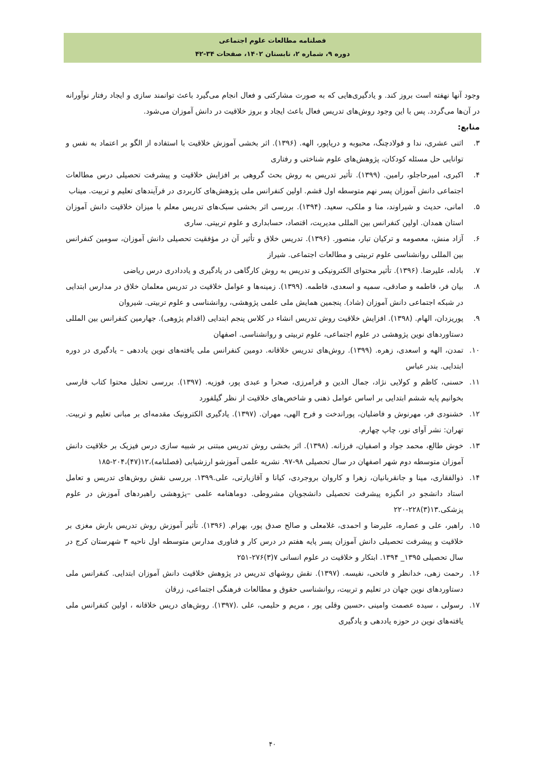فصلنامه مطالعات علوم اجتماعی
دوره ۹، شماره ۲، تابستان ۱۴۰۲، صفحات ۳۴-۴۲
وجود آنها نهفته است بروز کند. و یادگیری‌هایی که به صورت مشارکتی و فعال انجام می‌گیرد باعث توانمند سازی و ایجاد رفتار نوآورانه در آن‌ها می‌گردد. پس با این وجود روش‌های تدریس فعال باعث ایجاد و بروز خلاقیت در دانش آموزان می‌شود.
منابع:
۳. اثنی عشری، ندا و فولادچنگ، محبوبه و دریاپور، الهه. (۱۳۹۶). اثر بخشی آموزش خلاقیت با استفاده از الگو بر اعتماد به نفس و توانایی حل مسئله کودکان، پژوهش‌های علوم شناختی و رفتاری
۴. اکبری، امیرحاجلو، رامین. (۱۳۹۹). تأثیر تدریس به روش بحث گروهی بر افزایش خلاقیت و پیشرفت تحصیلی درس مطالعات اجتماعی دانش آموزان پسر نهم متوسطه اول قشم. اولین کنفرانس ملی پژوهش‌های کاربردی در فرآیندهای تعلیم و تربیت. میناب
۵. امانی، حدیث و شیراوند، منا و ملکی، سعید. (۱۳۹۴). بررسی اثر بخشی سبک‌های تدریس معلم با میزان خلاقیت دانش آموزان استان همدان. اولین کنفرانس بین المللی مدیریت، اقتصاد، حسابداری و علوم تربیتی. ساری
۶. آزاد منش، معصومه و ترکیان تبار، منصور. (۱۳۹۶). تدریس خلاق و تأثیر آن در مؤفقیت تحصیلی دانش آموزان، سومین کنفرانس بین المللی روانشناسی علوم تربیتی و مطالعات اجتماعی. شیراز
۷. بادله، علیرضا. (۱۳۹۶). تأثیر محتوای الکترونیکی و تدریس به روش کارگاهی در یادگیری و یاددادری درس ریاضی
۸. بیان فر، فاطمه و صادقی، سمیه و اسعدی، فاطمه. (۱۳۹۹). زمینه‌ها و عوامل خلاقیت در تدریس معلمان خلاق در مدارس ابتدایی در شبکه اجتماعی دانش آموزان (شاد). پنجمین همایش ملی علمی پژوهشی، روانشناسی و علوم تربیتی. شیروان
۹. پوریزدان، الهام. (۱۳۹۸). افزایش خلاقیت روش تدریس انشاء در کلاس پنجم ابتدایی (اقدام پژوهی). جهارمین کنفرانس بین المللی دستاوردهای نوین پژوهشی در علوم اجتماعی، علوم تربیتی و روانشناسی. اصفهان
۱۰. تمدن، الهه و اسعدی، زهره. (۱۳۹۹). روش‌های تدریس خلاقانه. دومین کنفرانس ملی یافته‌های نوین یاددهی – یادگیری در دوره ابتدایی. بندر عباس
۱۱. حسنی، کاظم و کولایی نژاد، جمال الدین و فرامرزی، صحرا و عبدی پور، فوزیه. (۱۳۹۷). بررسی تحلیل محتوا کتاب فارسی بخوانیم پایه ششم ابتدایی بر اساس عوامل ذهنی و شاخص‌های خلاقیت از نظر گیلفورد
۱۲. خشنودی فر، مهرنوش و فاضلیان، پوراندخت و فرح الهی، مهران. (۱۳۹۷). یادگیری الکترونیک مقدمه‌ای بر مبانی تعلیم و تربیت. تهران: نشر آوای نور، چاپ چهارم.
۱۳. خوش طالع، محمد جواد و اصفیان، فرزانه. (۱۳۹۸). اثر بخشی روش تدریس مبتنی بر شبیه سازی درس فیزیک بر خلاقیت دانش آموزان متوسطه دوم شهر اصفهان در سال تحصیلی ۹۸-۹۷. نشریه علمی آموزشو ارزشیابی (فصلنامه)،۱۲(۴۷)،۲۰۴-۱۸۵
۱۴. ذوالفقاری، مینا و جانقربانیان، زهرا و کاروان بروجردی، کیانا و آقازیارتی، علی.۱۳۹۹. بررسی نقش روش‌های تدریس و تعامل استاد دانشجو در انگیزه پیشرفت تحصیلی دانشجویان مشروطی. دوماهنامه علمی –پژوهشی راهبردهای آموزش در علوم پزشکی.۱۳(۳)۲۲۸-۲۲۰
۱۵. راهبر، علی و عصاره، علیرضا و احمدی، غلامعلی و صالح صدق پور، بهرام. (۱۳۹۶). تأثیر آموزش روش تدریس بارش مغزی بر خلاقیت و پیشرفت تحصیلی دانش آموزان پسر پایه هفتم در درس کار و فناوری مدارس متوسطه اول ناحیه ۳ شهرستان کرج در سال تحصیلی ۱۳۹۵_ ۱۳۹۴. ابتکار و خلاقیت در علوم انسانی ۷(۳)۲۷۶-۲۵۱
۱۶. رحمت زهی، خدانظر و فاتحی، نفیسه. (۱۳۹۷). نقش روشهای تدریس در پژوهش خلاقیت دانش آموزان ابتدایی. کنفرانس ملی دستاوردهای نوین جهان در تعلیم و تربیت، روانشناسی حقوق و مطالعات فرهنگی اجتماعی، زرقان
۱۷. رسولی ، سیده عصمت وامینی ،حسین وقلی پور ، مریم و حلیمی، علی .(۱۳۹۷). روش‌های دریس خلاقانه ، اولین کنفرانس ملی یافته‌های نوین در حوزه یاددهی و یادگیری
۴۰